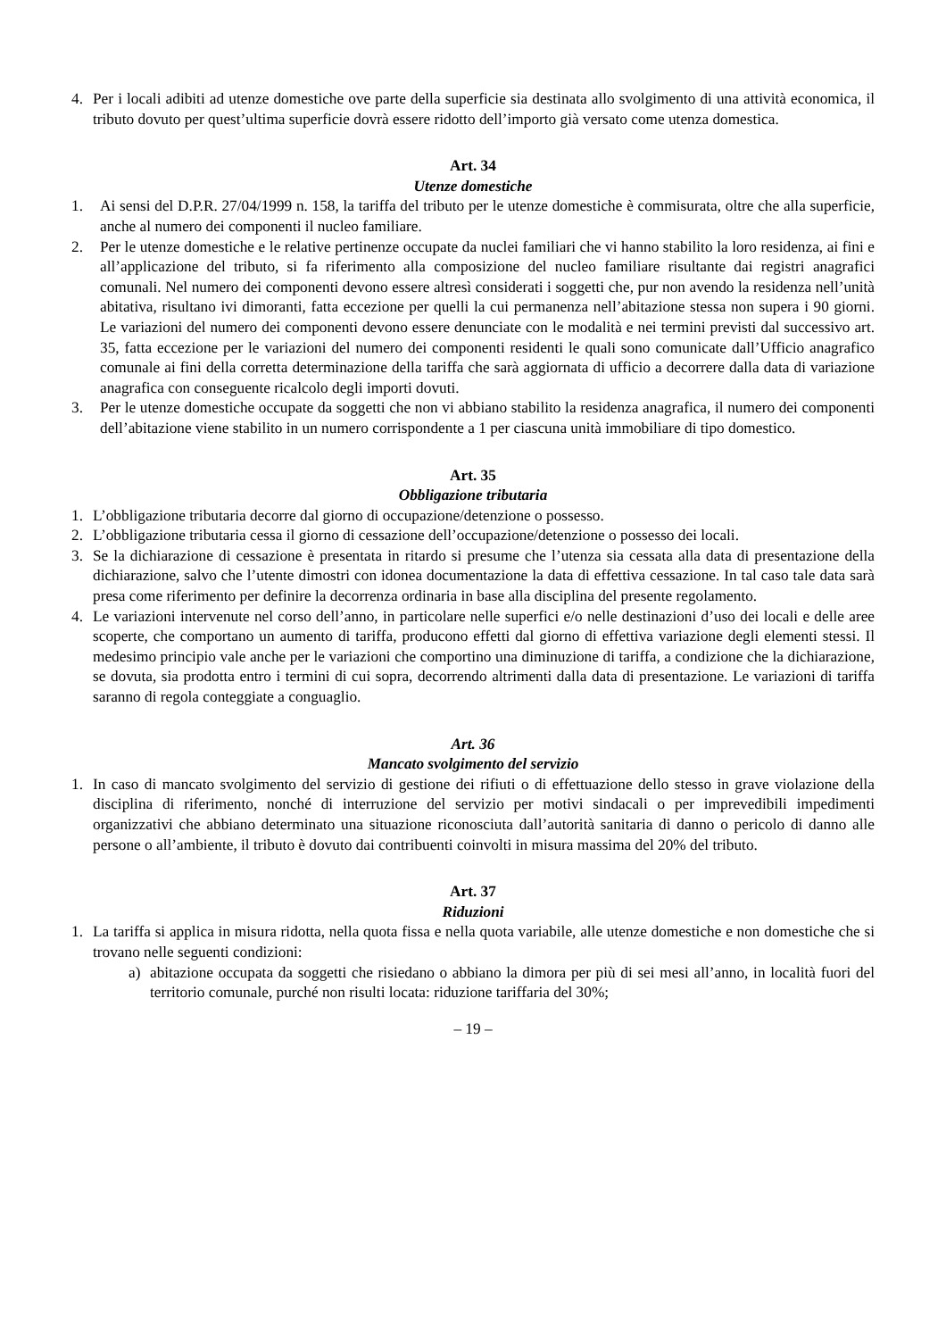4. Per i locali adibiti ad utenze domestiche ove parte della superficie sia destinata allo svolgimento di una attività economica, il tributo dovuto per quest’ultima superficie dovrà essere ridotto dell’importo già versato come utenza domestica.
Art. 34
Utenze domestiche
1. Ai sensi del D.P.R. 27/04/1999 n. 158, la tariffa del tributo per le utenze domestiche è commisurata, oltre che alla superficie, anche al numero dei componenti il nucleo familiare.
2. Per le utenze domestiche e le relative pertinenze occupate da nuclei familiari che vi hanno stabilito la loro residenza, ai fini e all’applicazione del tributo, si fa riferimento alla composizione del nucleo familiare risultante dai registri anagrafici comunali. Nel numero dei componenti devono essere altresì considerati i soggetti che, pur non avendo la residenza nell’unità abitativa, risultano ivi dimoranti, fatta eccezione per quelli la cui permanenza nell’abitazione stessa non supera i 90 giorni. Le variazioni del numero dei componenti devono essere denunciate con le modalità e nei termini previsti dal successivo art. 35, fatta eccezione per le variazioni del numero dei componenti residenti le quali sono comunicate dall’Ufficio anagrafico comunale ai fini della corretta determinazione della tariffa che sarà aggiornata di ufficio a decorrere dalla data di variazione anagrafica con conseguente ricalcolo degli importi dovuti.
3. Per le utenze domestiche occupate da soggetti che non vi abbiano stabilito la residenza anagrafica, il numero dei componenti dell’abitazione viene stabilito in un numero corrispondente a 1 per ciascuna unità immobiliare di tipo domestico.
Art. 35
Obbligazione tributaria
1. L’obbligazione tributaria decorre dal giorno di occupazione/detenzione o possesso.
2. L’obbligazione tributaria cessa il giorno di cessazione dell’occupazione/detenzione o possesso dei locali.
3. Se la dichiarazione di cessazione è presentata in ritardo si presume che l’utenza sia cessata alla data di presentazione della dichiarazione, salvo che l’utente dimostri con idonea documentazione la data di effettiva cessazione. In tal caso tale data sarà presa come riferimento per definire la decorrenza ordinaria in base alla disciplina del presente regolamento.
4. Le variazioni intervenute nel corso dell’anno, in particolare nelle superfici e/o nelle destinazioni d’uso dei locali e delle aree scoperte, che comportano un aumento di tariffa, producono effetti dal giorno di effettiva variazione degli elementi stessi. Il medesimo principio vale anche per le variazioni che comportino una diminuzione di tariffa, a condizione che la dichiarazione, se dovuta, sia prodotta entro i termini di cui sopra, decorrendo altrimenti dalla data di presentazione. Le variazioni di tariffa saranno di regola conteggiate a conguaglio.
Art. 36
Mancato svolgimento del servizio
1. In caso di mancato svolgimento del servizio di gestione dei rifiuti o di effettuazione dello stesso in grave violazione della disciplina di riferimento, nonché di interruzione del servizio per motivi sindacali o per imprevedibili impedimenti organizzativi che abbiano determinato una situazione riconosciuta dall’autorità sanitaria di danno o pericolo di danno alle persone o all’ambiente, il tributo è dovuto dai contribuenti coinvolti in misura massima del 20% del tributo.
Art. 37
Riduzioni
1. La tariffa si applica in misura ridotta, nella quota fissa e nella quota variabile, alle utenze domestiche e non domestiche che si trovano nelle seguenti condizioni:
a) abitazione occupata da soggetti che risiedano o abbiano la dimora per più di sei mesi all’anno, in località fuori del territorio comunale, purché non risulti locata: riduzione tariffaria del 30%;
– 19 –